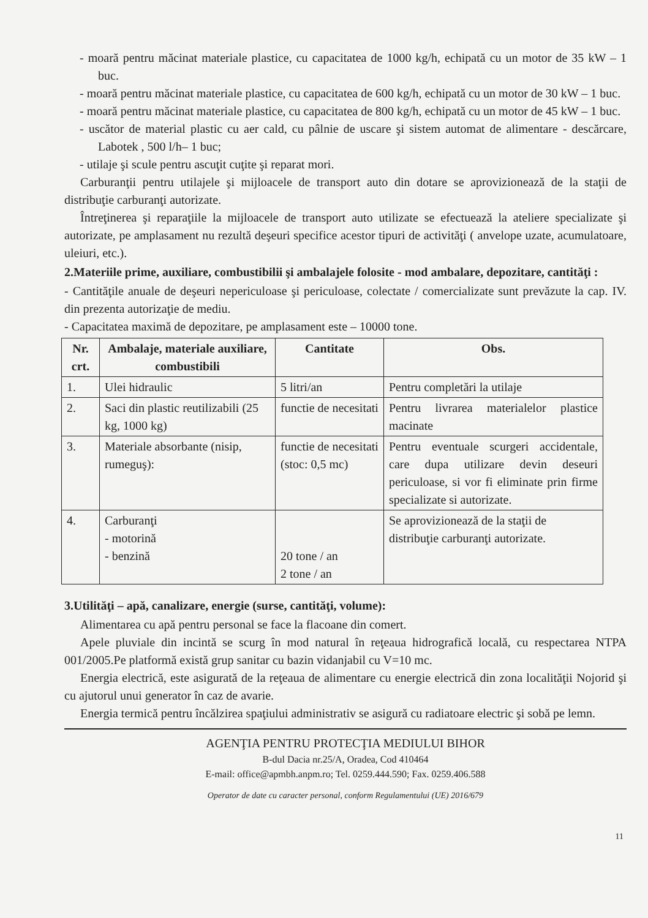- moară pentru măcinat materiale plastice, cu capacitatea de 1000 kg/h, echipată cu un motor de 35 kW – 1 buc.
- moară pentru măcinat materiale plastice, cu capacitatea de 600 kg/h, echipată cu un motor de 30 kW – 1 buc.
- moară pentru măcinat materiale plastice, cu capacitatea de 800 kg/h, echipată cu un motor de 45 kW – 1 buc.
- uscător de material plastic cu aer cald, cu pâlnie de uscare şi sistem automat de alimentare - descărcare, Labotek , 500 l/h– 1 buc;
- utilaje şi scule pentru ascuţit cuţite şi reparat mori.
Carburanţii pentru utilajele şi mijloacele de transport auto din dotare se aprovizionează de la staţii de distribuţie carburanţi autorizate.
Întreţinerea şi reparaţiile la mijloacele de transport auto utilizate se efectuează la ateliere specializate şi autorizate, pe amplasament nu rezultă deşeuri specifice acestor tipuri de activităţi ( anvelope uzate, acumulatoare, uleiuri, etc.).
2.Materiile prime, auxiliare, combustibilii şi ambalajele folosite - mod ambalare, depozitare, cantităţi :
- Cantităţile anuale de deşeuri nepericuloase şi periculoase, colectate / comercializate sunt prevăzute la cap. IV. din prezenta autorizaţie de mediu.
- Capacitatea maximă de depozitare, pe amplasament este – 10000 tone.
| Nr. crt. | Ambalaje, materiale auxiliare, combustibili | Cantitate | Obs. |
| --- | --- | --- | --- |
| 1. | Ulei hidraulic | 5 litri/an | Pentru completări la utilaje |
| 2. | Saci din plastic reutilizabili (25 kg, 1000 kg) | functie de necesitati | Pentru livrarea materialelor plastice macinate |
| 3. | Materiale absorbante (nisip, rumeguş): | functie de necesitati (stoc: 0,5 mc) | Pentru eventuale scurgeri accidentale, care dupa utilizare devin deseuri periculoase, si vor fi eliminate prin firme specializate si autorizate. |
| 4. | Carburanţi - motorină - benzină | 20 tone / an 2 tone / an | Se aprovizionează de la staţii de distribuţie carburanţi autorizate. |
3.Utilităţi – apă, canalizare, energie (surse, cantităţi, volume):
Alimentarea cu apă pentru personal se face la flacoane din comert.
Apele pluviale din incintă se scurg în mod natural în reţeaua hidrografică locală, cu respectarea NTPA 001/2005.Pe platformă există grup sanitar cu bazin vidanjabil cu V=10 mc.
Energia electrică, este asigurată de la reţeaua de alimentare cu energie electrică din zona localităţii Nojorid şi cu ajutorul unui generator în caz de avarie.
Energia termică pentru încălzirea spaţiului administrativ se asigură cu radiatoare electric şi sobă pe lemn.
AGENŢIA PENTRU PROTECŢIA MEDIULUI BIHOR
B-dul Dacia nr.25/A, Oradea, Cod 410464
E-mail: office@apmbh.anpm.ro; Tel. 0259.444.590; Fax. 0259.406.588
Operator de date cu caracter personal, conform Regulamentului (UE) 2016/679
11